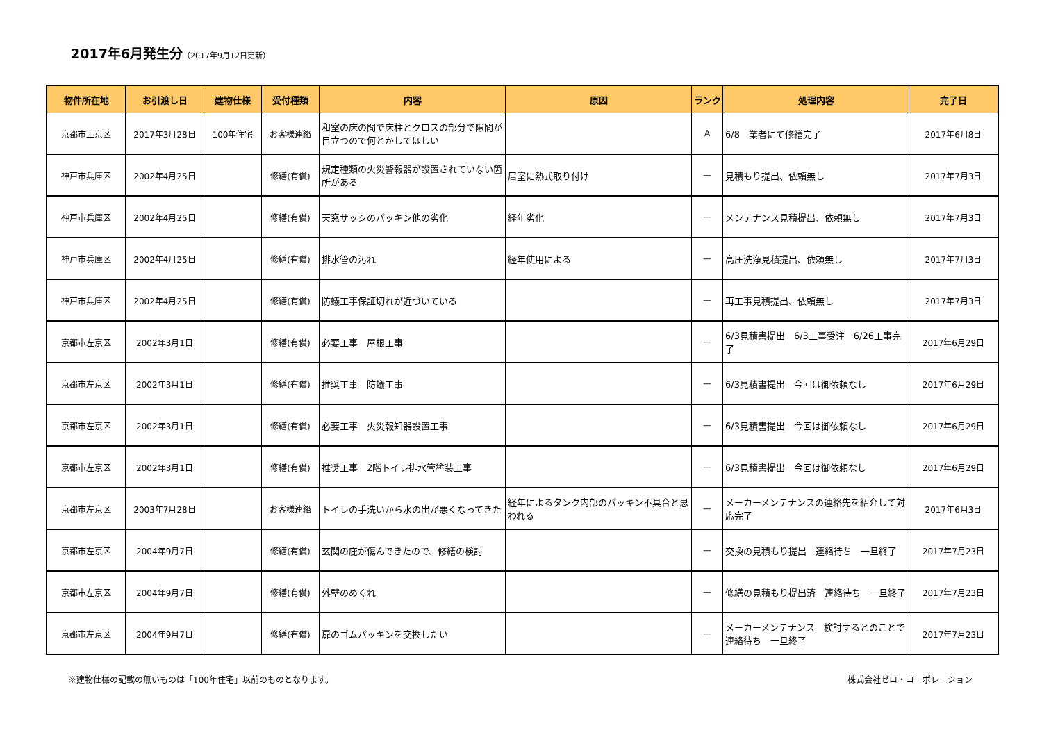2017年6月発生分（2017年9月12日更新）
| 物件所在地 | お引渡し日 | 建物仕様 | 受付種類 | 内容 | 原因 | ランク | 処理内容 | 完了日 |
| --- | --- | --- | --- | --- | --- | --- | --- | --- |
| 京都市上京区 | 2017年3月28日 | 100年住宅 | お客様連絡 | 和室の床の間で床柱とクロスの部分で隙間が目立つので何とかしてほしい | | A | 6/8 業者にて修繕完了 | 2017年6月8日 |
| 神戸市兵庫区 | 2002年4月25日 | | 修繕(有償) | 規定種類の火災警報器が設置されていない箇所がある | 居室に熱式取り付け | — | 見積もり提出、依頼無し | 2017年7月3日 |
| 神戸市兵庫区 | 2002年4月25日 | | 修繕(有償) | 天窓サッシのパッキン他の劣化 | 経年劣化 | — | メンテナンス見積提出、依頼無し | 2017年7月3日 |
| 神戸市兵庫区 | 2002年4月25日 | | 修繕(有償) | 排水管の汚れ | 経年使用による | — | 高圧洗浄見積提出、依頼無し | 2017年7月3日 |
| 神戸市兵庫区 | 2002年4月25日 | | 修繕(有償) | 防蟻工事保証切れが近づいている | | — | 再工事見積提出、依頼無し | 2017年7月3日 |
| 京都市左京区 | 2002年3月1日 | | 修繕(有償) | 必要工事 屋根工事 | | — | 6/3見積書提出 6/3工事受注 6/26工事完了 | 2017年6月29日 |
| 京都市左京区 | 2002年3月1日 | | 修繕(有償) | 推奨工事 防蟻工事 | | — | 6/3見積書提出 今回は御依頼なし | 2017年6月29日 |
| 京都市左京区 | 2002年3月1日 | | 修繕(有償) | 必要工事 火災報知器設置工事 | | — | 6/3見積書提出 今回は御依頼なし | 2017年6月29日 |
| 京都市左京区 | 2002年3月1日 | | 修繕(有償) | 推奨工事 2階トイレ排水管塗装工事 | | — | 6/3見積書提出 今回は御依頼なし | 2017年6月29日 |
| 京都市左京区 | 2003年7月28日 | | お客様連絡 | トイレの手洗いから水の出が悪くなってきた | 経年によるタンク内部のパッキン不具合と思われる | — | メーカーメンテナンスの連絡先を紹介して対応完了 | 2017年6月3日 |
| 京都市左京区 | 2004年9月7日 | | 修繕(有償) | 玄関の庇が傷んできたので、修繕の検討 | | — | 交換の見積もり提出 連絡待ち 一旦終了 | 2017年7月23日 |
| 京都市左京区 | 2004年9月7日 | | 修繕(有償) | 外壁のめくれ | | — | 修繕の見積もり提出済 連絡待ち 一旦終了 | 2017年7月23日 |
| 京都市左京区 | 2004年9月7日 | | 修繕(有償) | 扉のゴムパッキンを交換したい | | — | メーカーメンテナンス 検討するとのことで連絡待ち 一旦終了 | 2017年7月23日 |
※建物仕様の記載の無いものは「100年住宅」以前のものとなります。 株式会社ゼロ・コーポレーション